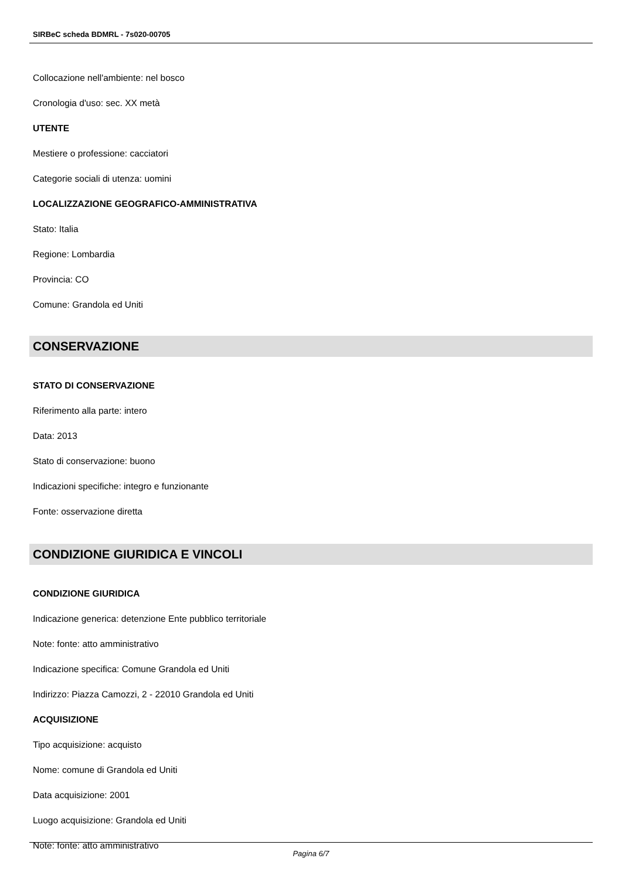SIRBeC scheda BDMRL - 7s020-00705
Collocazione nell'ambiente: nel bosco
Cronologia d'uso: sec. XX metà
UTENTE
Mestiere o professione: cacciatori
Categorie sociali di utenza: uomini
LOCALIZZAZIONE GEOGRAFICO-AMMINISTRATIVA
Stato: Italia
Regione: Lombardia
Provincia: CO
Comune: Grandola ed Uniti
CONSERVAZIONE
STATO DI CONSERVAZIONE
Riferimento alla parte: intero
Data: 2013
Stato di conservazione: buono
Indicazioni specifiche: integro e funzionante
Fonte: osservazione diretta
CONDIZIONE GIURIDICA E VINCOLI
CONDIZIONE GIURIDICA
Indicazione generica: detenzione Ente pubblico territoriale
Note: fonte: atto amministrativo
Indicazione specifica: Comune Grandola ed Uniti
Indirizzo: Piazza Camozzi, 2 - 22010 Grandola ed Uniti
ACQUISIZIONE
Tipo acquisizione: acquisto
Nome: comune di Grandola ed Uniti
Data acquisizione: 2001
Luogo acquisizione: Grandola ed Uniti
Note: fonte: atto amministrativo
Pagina 6/7